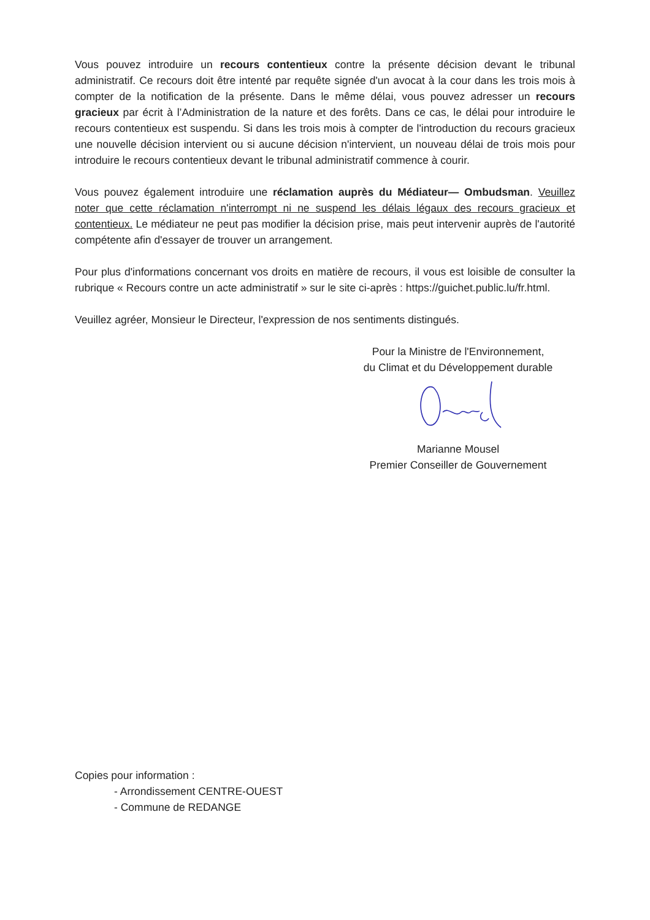Vous pouvez introduire un recours contentieux contre la présente décision devant le tribunal administratif. Ce recours doit être intenté par requête signée d'un avocat à la cour dans les trois mois à compter de la notification de la présente. Dans le même délai, vous pouvez adresser un recours gracieux par écrit à l’Administration de la nature et des forêts. Dans ce cas, le délai pour introduire le recours contentieux est suspendu. Si dans les trois mois à compter de l'introduction du recours gracieux une nouvelle décision intervient ou si aucune décision n'intervient, un nouveau délai de trois mois pour introduire le recours contentieux devant le tribunal administratif commence à courir.
Vous pouvez également introduire une réclamation auprès du Médiateur— Ombudsman. Veuillez noter que cette réclamation n'interrompt ni ne suspend les délais légaux des recours gracieux et contentieux. Le médiateur ne peut pas modifier la décision prise, mais peut intervenir auprès de l'autorité compétente afin d'essayer de trouver un arrangement.
Pour plus d'informations concernant vos droits en matière de recours, il vous est loisible de consulter la rubrique « Recours contre un acte administratif » sur le site ci-après : https://guichet.public.lu/fr.html.
Veuillez agréer, Monsieur le Directeur, l'expression de nos sentiments distingués.
Pour la Ministre de l'Environnement,
du Climat et du Développement durable
Marianne Mousel
Premier Conseiller de Gouvernement
Copies pour information :
- Arrondissement CENTRE-OUEST
- Commune de REDANGE